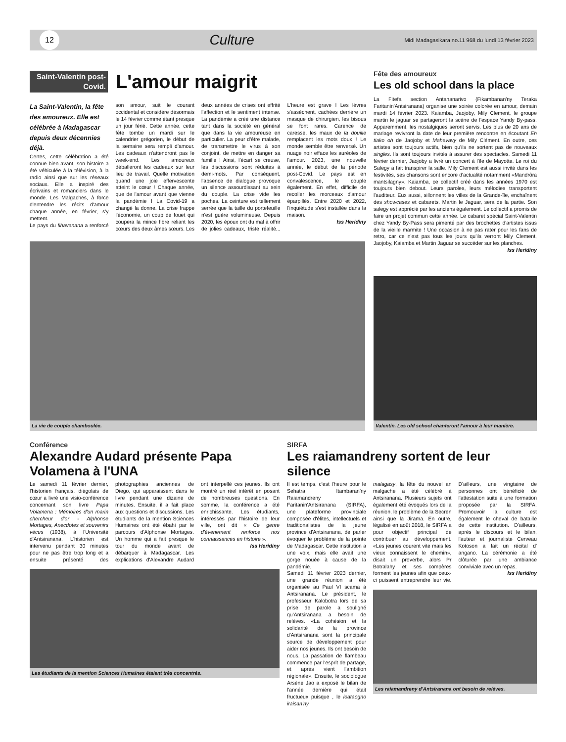12 Culture Midi Madagasikara no.11 968 du lundi 13 février 2023
Saint-Valentin post-Covid.
L'amour maigrit
La Saint-Valentin, la fête des amoureux. Elle est célébrée à Madagascar depuis deux décennies déjà.
Certes, cette célébration a été connue bien avant, son histoire a été véhiculée à la télévision, à la radio ainsi que sur les réseaux sociaux. Elle a inspiré des écrivains et romanciers dans le monde. Les Malgaches, à force d'entendre les récits d'amour chaque année, en février, s'y mettent.
Le pays du fihavanana a renforcé son amour, suit le courant occidental et considère désormais le 14 février comme étant presque un jour férié. Cette année, cette fête tombe un mardi sur le calendrier grégorien, le début de la semaine sera rempli d'amour. Les cadeaux n'attendront pas le week-end. Les amoureux déballeront les cadeaux sur leur lieu de travail. Quelle motivation quand une joie effervescente atteint le cœur ! Chaque année, que de l'amour avant que vienne la pandémie ! La Covid-19 a changé la donne. La crise frappe l'économie, un coup de fouet qui coupera la mince fibre reliant les cœurs des deux âmes sœurs. Les deux années de crises ont effrité l'affection et le sentiment intense. La pandémie a créé une distance tant dans la société en général que dans la vie amoureuse en particulier. La peur d'être malade, de transmettre le virus à son conjoint, de mettre en danger sa famille ! Ainsi, l'écart se creuse, les discussions sont réduites à demi-mots. Par conséquent, l'absence de dialogue provoque un silence assourdissant au sein du couple. La crise vide les poches. La ceinture est tellement serrée que la taille du portefeuille n'est guère volumineuse. Depuis 2020, les époux ont du mal à offrir de jolies cadeaux, triste réalité... L'heure est grave ! Les lèvres s'assèchent, cachées derrière un masque de chirurgien, les bisous se font rares. Carence de caresse, les maux de la douille remplacent les mots doux ! Le monde semble être renversé. Un nuage noir efface les auréoles de l'amour. 2023, une nouvelle année, le début de la période post-Covid. Le pays est en convalescence, le couple également. En effet, difficile de recoller les morceaux d'amour éparpillés. Entre 2020 et 2022, l'inquiétude s'est installée dans la maison.
Iss Heridiny
Fête des amoureux
Les old school dans la place
La Fitefa section Antananarivo (Fikambanan'ny Teraka Faritanin'Antsiranana) organise une soirée colorée en amour, demain mardi 14 février 2023. Kaiamba, Jaojoby, Mily Clement, le groupe martin le jaguar se partageront la scène de l'espace Yandy By-pass. Apparemment, les nostalgiques seront servis. Les plus de 20 ans de mariage revivront la date de leur première rencontre en écoutant Eh tiako oh de Jaojoby et Mahavavy de Mily Clément. En outre, ces artistes sont toujours actifs, bien qu'ils ne sortent pas de nouveaux singles. Ils sont toujours invités à assurer des spectacles. Samedi 11 février dernier, Jaojoby a livré un concert à l'île de Mayotte. Le roi du Salegy a fait transpirer la salle. Mily Clement est aussi invité dans les festivités, ses chansons sont encore d'actualité notamment «Mandrôra mantsilagny». Kaiamba, ce collectif créé dans les années 1970 est toujours bien debout. Leurs paroles, leurs mélodies transportent l'auditeur. Eux aussi, sillonnent les villes de la Grande-île, enchaînent des showcases et cabarets. Martin le Jaguar, sera de la partie. Son salegy est apprécié par les anciens également. Le collectif a promis de faire un projet commun cette année. Le cabaret spécial Saint-Valentin chez Yandy By-Pass sera pimenté par des brochettes d'artistes issus de la vieille marmite ! Une occasion à ne pas rater pour les fans de retro, car ce n'est pas tous les jours qu'ils verront Mily Clement, Jaojoby, Kaiamba et Martin Jaguar se succéder sur les planches.
Iss Heridiny
La vie de couple chamboulée.
Valentin. Les old school chanteront l'amour à leur manière.
Conférence
Alexandre Audard présente Papa Volamena à l'UNA
Le samedi 11 février dernier, l'historien français, diégolais de cœur a livré une visio-conférence concernant son livre Papa Volamena : Mémoires d'un marin chercheur d'or - Alphonse Mortages, Anecdotes et souvenirs vécus (1938), à l'Université d'Antsiranana. L'historien est intervenu pendant 30 minutes pour ne pas être trop long et a ensuite présenté des photographies anciennes de Diego, qui apparaissent dans le livre pendant une dizaine de minutes. Ensuite, il a fait place aux questions et discussions. Les étudiants de la mention Sciences Humaines ont été ébahi par le parcours d'Alphonse Mortages. Un homme qui a fait presque le tour du monde avant de débarquer à Madagascar. Les explications d'Alexandre Audard ont interpellé ces jeunes. Ils ont montré un réel intérêt en posant de nombreuses questions. En somme, la conférence a été enrichissante. Les étudiants, intéressés par l'histoire de leur ville, ont dit « Ce genre d'évènement renforce nos connaissances en histoire ».
Iss Heridiny
Les étudiants de la mention Sciences Humaines étaient très concentrés.
SIRFA
Les raiamandreny sortent de leur silence
Il est temps, c'est l'heure pour le Sehatra Itambaran'ny Raiamandreny Faritanin'Antsiranana (SIRFA), une plateforme provinciale composée d'élites, intellectuels et traditionalistes de la jeune province d'Antsiranana, de parler évoquer le problème de la pointe de Madagascar. Cette institution a une voix, mais elle avait une gorge nouée à cause de la pandémie.
Samedi 11 février 2023 dernier, une grande réunion a été organisée au Paul VI scama à Antsiranana. Le président, le professeur Kalobotra lors de sa prise de parole a souligné qu'Antsiranana a besoin de relèves. «La cohésion et la solidarité de la province d'Antsiranana sont la principale source de développement pour aider nos jeunes. Ils ont besoin de nous. La passation de flambeau commence par l'esprit de partage, et après vient l'ambition régionale». Ensuite, le sociologue Arsène Jao a exposé le bilan de l'année dernière qui était fructueux puisque , le loataogno iraisan'ny
malagasy, la fête du nouvel an malgache a été célébré à Antsiranana. Plusieurs sujets ont également été évoqués lors de la réunion, le problème de la Secren ainsi que la Jirama. En outre, légalisé en août 2018, le SIRFA a pour objectif principal de contribuer au développement. «Les jeunes courent vite mais les vieux connaissent le chemin», disait un proverbe, alors Pr Botralahy et ses compères forment les jeunes afin que ceux-ci puissent entreprendre leur vie. D'ailleurs, une vingtaine de personnes ont bénéficié de l'attestation suite à une formation proposée par la SIRFA. Promouvoir la culture est également le cheval de bataille de cette institution. D'ailleurs, après le discours et le bilan, l'auteur et journaliste Cerveau Kotoson a fait un récital d' angano. La cérémonie a été clôturée par une ambiance conviviale avec un repas.
Iss Heridiny
Les raiamandreny d'Antsiranana ont besoin de relèves.